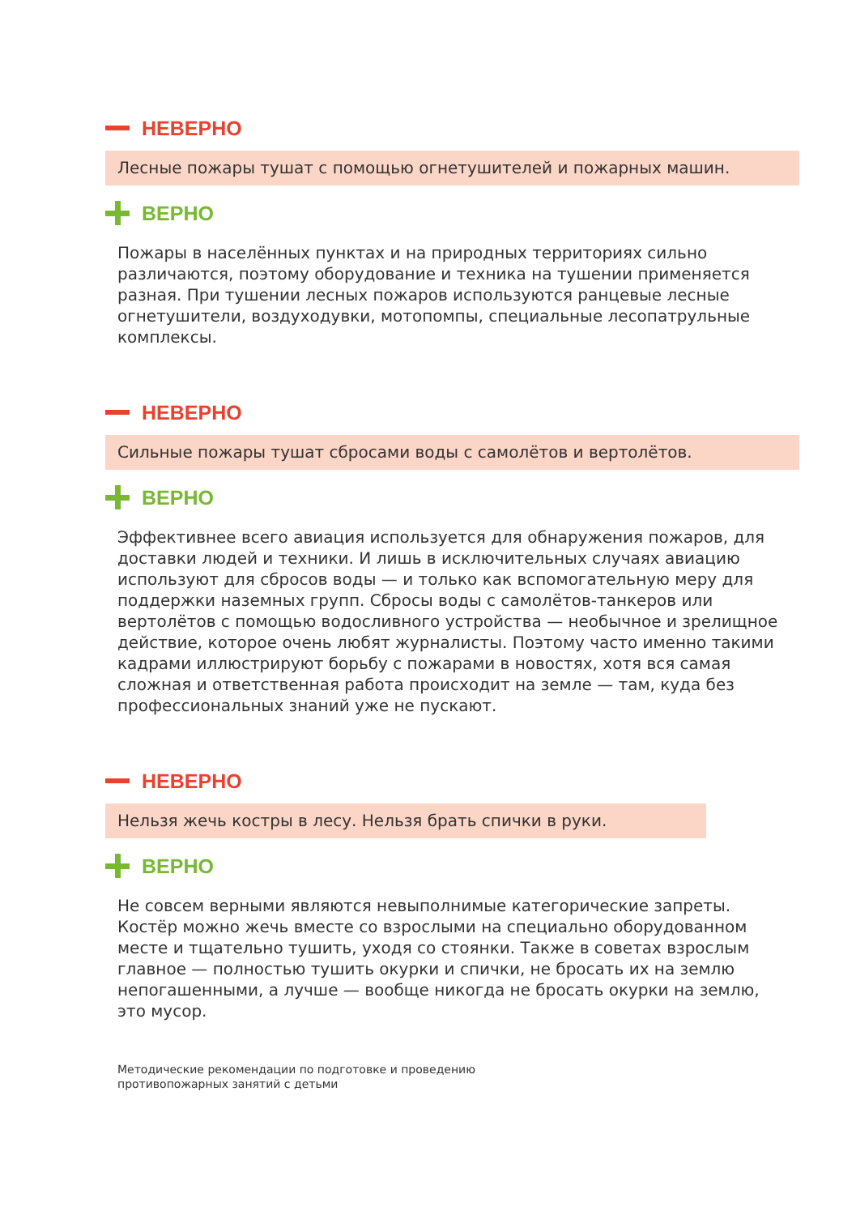НЕВЕРНО
Лесные пожары тушат с помощью огнетушителей и пожарных машин.
ВЕРНО
Пожары в населённых пунктах и на природных территориях сильно различаются, поэтому оборудование и техника на тушении применяется разная. При тушении лесных пожаров используются ранцевые лесные огнетушители, воздуходувки, мотопомпы, специальные лесопатрульные комплексы.
НЕВЕРНО
Сильные пожары тушат сбросами воды с самолётов и вертолётов.
ВЕРНО
Эффективнее всего авиация используется для обнаружения пожаров, для доставки людей и техники. И лишь в исключительных случаях авиацию используют для сбросов воды — и только как вспомогательную меру для поддержки наземных групп. Сбросы воды с самолётов-танкеров или вертолётов с помощью водосливного устройства — необычное и зрелищное действие, которое очень любят журналисты. Поэтому часто именно такими кадрами иллюстрируют борьбу с пожарами в новостях, хотя вся самая сложная и ответственная работа происходит на земле — там, куда без профессиональных знаний уже не пускают.
НЕВЕРНО
Нельзя жечь костры в лесу. Нельзя брать спички в руки.
ВЕРНО
Не совсем верными являются невыполнимые категорические запреты. Костёр можно жечь вместе со взрослыми на специально оборудованном месте и тщательно тушить, уходя со стоянки. Также в советах взрослым главное — полностью тушить окурки и спички, не бросать их на землю непогашенными, а лучше — вообще никогда не бросать окурки на землю, это мусор.
Методические рекомендации по подготовке и проведению
противопожарных занятий с детьми